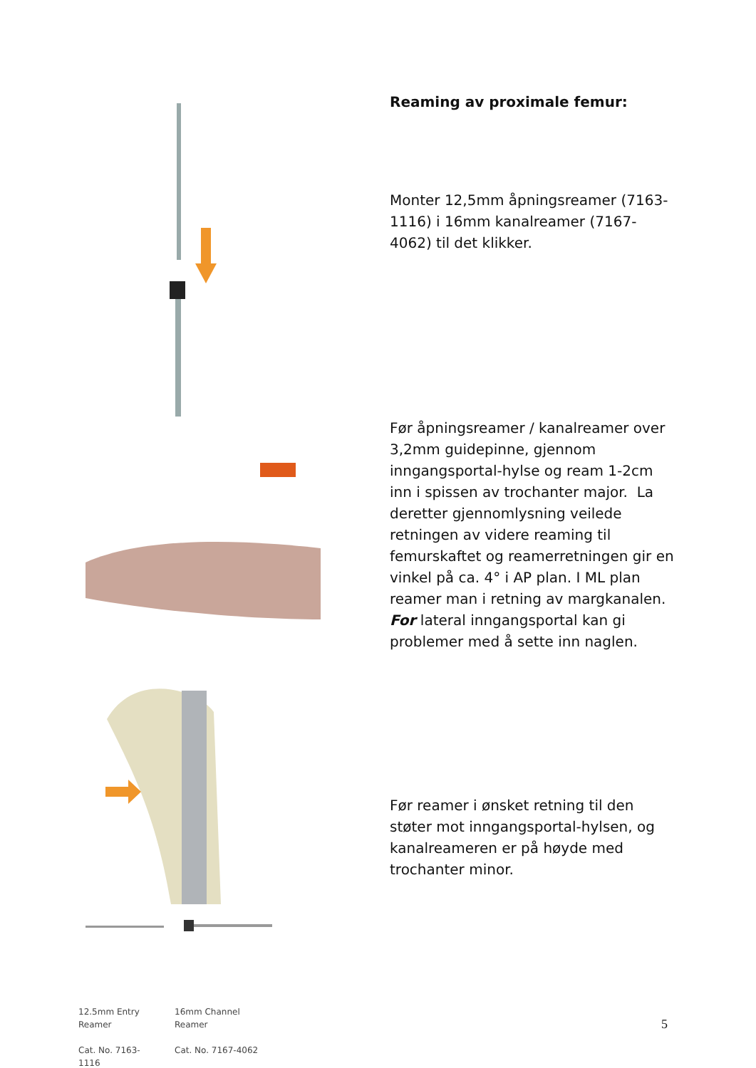12.5mm Entry
Reamer
Cat. No. 7163-1116
16mm Channel
Reamer
Cat. No. 7167-4062
Reaming av proximale femur:
Monter 12,5mm åpningsreamer (7163-1116) i 16mm kanalreamer (7167-4062) til det klikker.
Før åpningsreamer / kanalreamer over 3,2mm guidepinne, gjennom inngangsportal-hylse og ream 1-2cm inn i spissen av trochanter major. La deretter gjennomlysning veilede retningen av videre reaming til femurskaftet og reamerretningen gir en vinkel på ca. 4° i AP plan. I ML plan reamer man i retning av margkanalen. For lateral inngangsportal kan gi problemer med å sette inn naglen.
Før reamer i ønsket retning til den støter mot inngangsportal-hylsen, og kanalreameren er på høyde med trochanter minor.
5